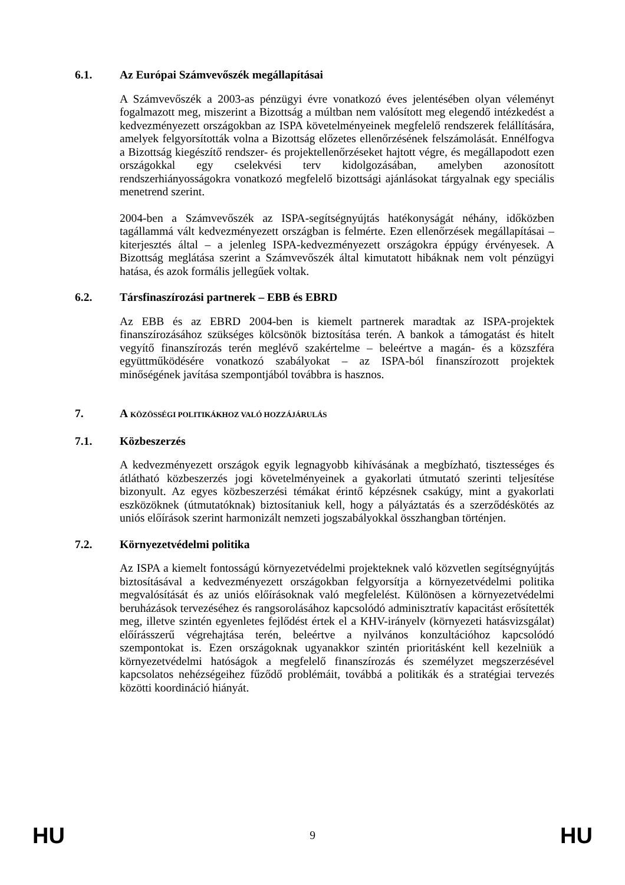6.1. Az Európai Számvevőszék megállapításai
A Számvevőszék a 2003-as pénzügyi évre vonatkozó éves jelentésében olyan véleményt fogalmazott meg, miszerint a Bizottság a múltban nem valósított meg elegendő intézkedést a kedvezményezett országokban az ISPA követelményeinek megfelelő rendszerek felállítására, amelyek felgyorsították volna a Bizottság előzetes ellenőrzésének felszámolását. Ennélfogva a Bizottság kiegészítő rendszer- és projektellenőrzéseket hajtott végre, és megállapodott ezen országokkal egy cselekvési terv kidolgozásában, amelyben azonosított rendszerhiányosságokra vonatkozó megfelelő bizottsági ajánlásokat tárgyalnak egy speciális menetrend szerint.
2004-ben a Számvevőszék az ISPA-segítségnyújtás hatékonyságát néhány, időközben tagállammá vált kedvezményezett országban is felmérte. Ezen ellenőrzések megállapításai – kiterjesztés által – a jelenleg ISPA-kedvezményezett országokra éppúgy érvényesek. A Bizottság meglátása szerint a Számvevőszék által kimutatott hibáknak nem volt pénzügyi hatása, és azok formális jellegűek voltak.
6.2. Társfinaszírozási partnerek – EBB és EBRD
Az EBB és az EBRD 2004-ben is kiemelt partnerek maradtak az ISPA-projektek finanszírozásához szükséges kölcsönök biztosítása terén. A bankok a támogatást és hitelt vegyítő finanszírozás terén meglévő szakértelme – beleértve a magán- és a közszféra együttműködésére vonatkozó szabályokat – az ISPA-ból finanszírozott projektek minőségének javítása szempontjából továbbra is hasznos.
7. A KÖZÖSSÉGI POLITIKÁKHOZ VALÓ HOZZÁJÁRULÁS
7.1. Közbeszerzés
A kedvezményezett országok egyik legnagyobb kihívásának a megbízható, tisztességes és átlátható közbeszerzés jogi követelményeinek a gyakorlati útmutató szerinti teljesítése bizonyult. Az egyes közbeszerzési témákat érintő képzésnek csakúgy, mint a gyakorlati eszközöknek (útmutatóknak) biztosítaniuk kell, hogy a pályáztatás és a szerződéskötés az uniós előírások szerint harmonizált nemzeti jogszabályokkal összhangban történjen.
7.2. Környezetvédelmi politika
Az ISPA a kiemelt fontosságú környezetvédelmi projekteknek való közvetlen segítségnyújtás biztosításával a kedvezményezett országokban felgyorsítja a környezetvédelmi politika megvalósítását és az uniós előírásoknak való megfelelést. Különösen a környezetvédelmi beruházások tervezéséhez és rangsorolásához kapcsolódó adminisztratív kapacitást erősítették meg, illetve szintén egyenletes fejlődést értek el a KHV-irányelv (környezeti hatásvizsgálat) előírásszerű végrehajtása terén, beleértve a nyilvános konzultációhoz kapcsolódó szempontokat is. Ezen országoknak ugyanakkor szintén prioritásként kell kezelniük a környezetvédelmi hatóságok a megfelelő finanszírozás és személyzet megszerzésével kapcsolatos nehézségeihez fűződő problémáit, továbbá a politikák és a stratégiai tervezés közötti koordináció hiányát.
HU 9 HU